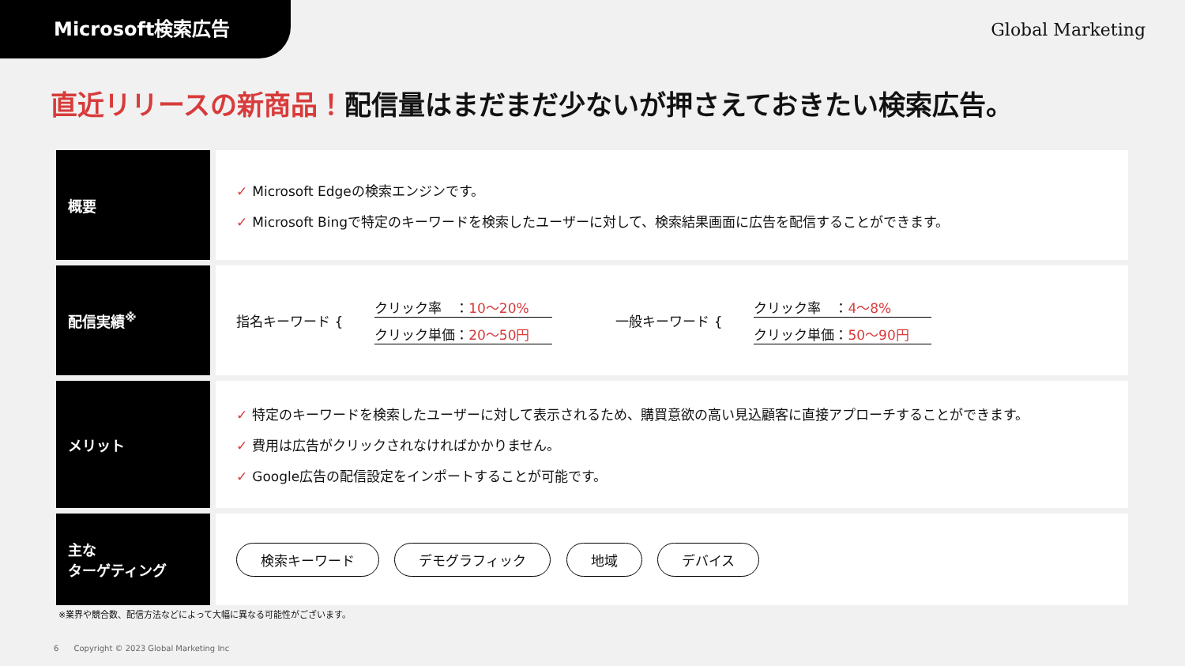Microsoft検索広告
Global Marketing
直近リリースの新商品！配信量はまだまだ少ないが押さえておきたい検索広告。
| 概要 | ✓ Microsoft Edgeの検索エンジンです。 ✓ Microsoft Bingで特定のキーワードを検索したユーザーに対して、検索結果画面に広告を配信することができます。 |
| 配信実績<sup>※</sup> | 指名キーワード { クリック率 ： 10〜20% クリック単価： 20〜50円 一般キーワード { クリック率 ： 4〜8% クリック単価： 50〜90円 |
| メリット | ✓ 特定のキーワードを検索したユーザーに対して表示されるため、購買意欲の高い見込顧客に直接アプローチすることができます。 ✓ 費用は広告がクリックされなければかかりません。 ✓ Google広告の配信設定をインポートすることが可能です。 |
| 主な ターゲティング | 検索キーワード デモグラフィック 地域 デバイス |
※業界や競合数、配信方法などによって大幅に異なる可能性がございます。
6 Copyright © 2023 Global Marketing Inc